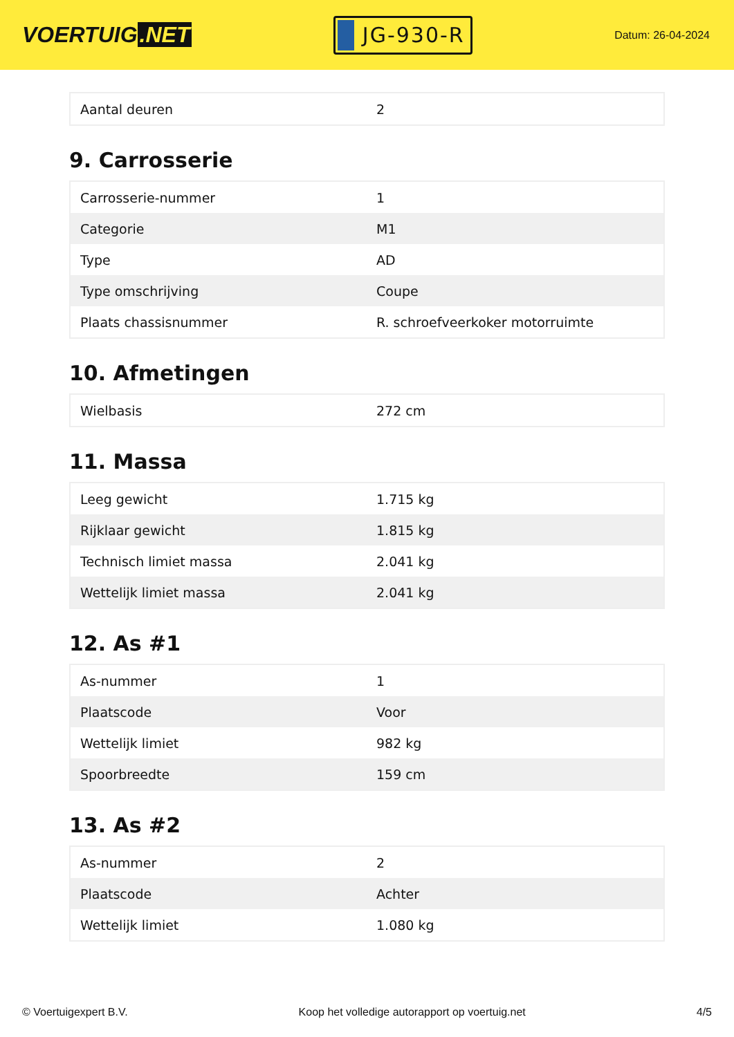VOERTUIG.NET
JG-930-R
Datum: 26-04-2024
| Aantal deuren | 2 |
9. Carrosserie
| Carrosserie-nummer | 1 |
| Categorie | M1 |
| Type | AD |
| Type omschrijving | Coupe |
| Plaats chassisnummer | R. schroefveerkoker motorruimte |
10. Afmetingen
| Wielbasis | 272 cm |
11. Massa
| Leeg gewicht | 1.715 kg |
| Rijklaar gewicht | 1.815 kg |
| Technisch limiet massa | 2.041 kg |
| Wettelijk limiet massa | 2.041 kg |
12. As #1
| As-nummer | 1 |
| Plaatscode | Voor |
| Wettelijk limiet | 982 kg |
| Spoorbreedte | 159 cm |
13. As #2
| As-nummer | 2 |
| Plaatscode | Achter |
| Wettelijk limiet | 1.080 kg |
© Voertuigexpert B.V. Koop het volledige autorapport op voertuig.net 4/5